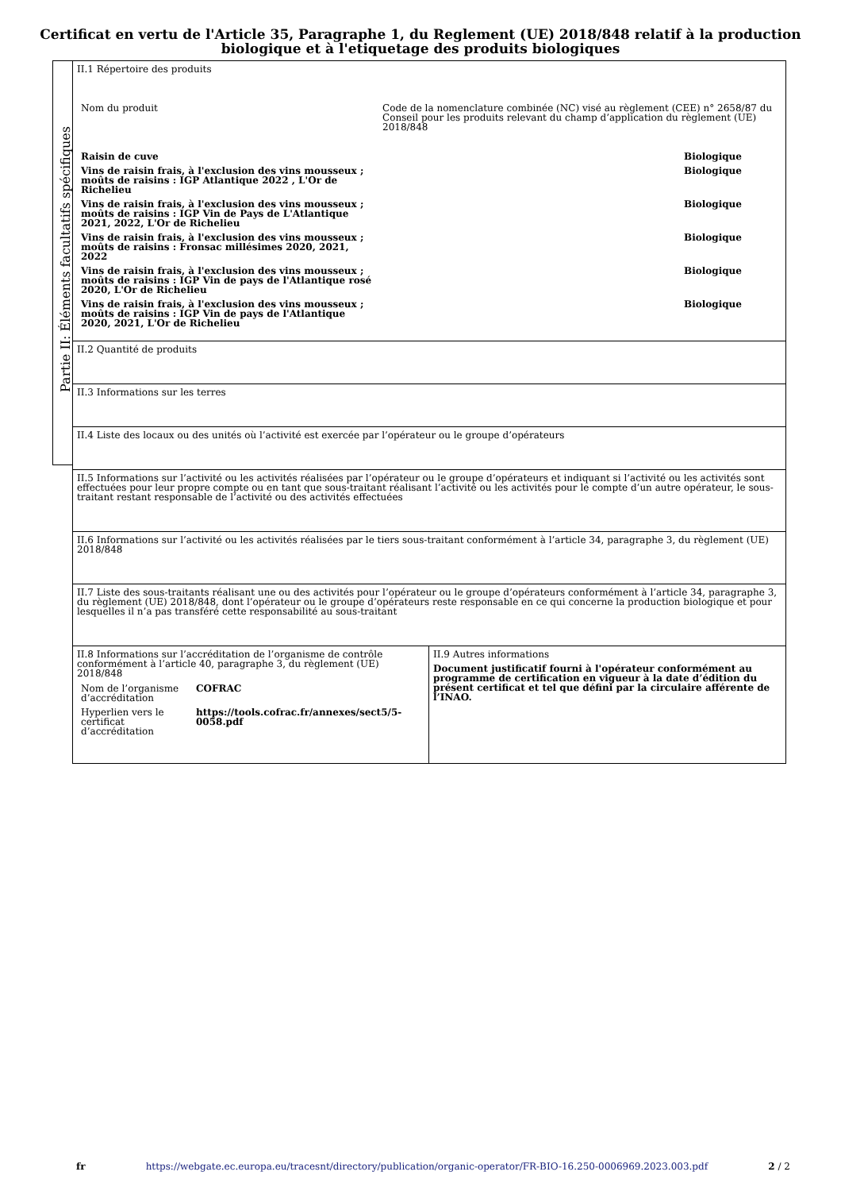Certificat en vertu de l'Article 35, Paragraphe 1, du Reglement (UE) 2018/848 relatif à la production
biologique et à l'etiquetage des produits biologiques
Partie II: Éléments facultatifs spécifiques
II.1 Répertoire des produits
| Nom du produit | Code de la nomenclature combinée (NC) visé au règlement (CEE) n° 2658/87 du Conseil pour les produits relevant du champ d’application du règlement (UE) 2018/848 | |
| Raisin de cuve | | Biologique |
| Vins de raisin frais, à l'exclusion des vins mousseux ; moûts de raisins : IGP Atlantique 2022 , L'Or de Richelieu | | Biologique |
| Vins de raisin frais, à l'exclusion des vins mousseux ; moûts de raisins : IGP Vin de Pays de L'Atlantique 2021, 2022, L'Or de Richelieu | | Biologique |
| Vins de raisin frais, à l'exclusion des vins mousseux ; moûts de raisins : Fronsac millésimes 2020, 2021, 2022 | | Biologique |
| Vins de raisin frais, à l'exclusion des vins mousseux ; moûts de raisins : IGP Vin de pays de l'Atlantique rosé 2020, L'Or de Richelieu | | Biologique |
| Vins de raisin frais, à l'exclusion des vins mousseux ; moûts de raisins : IGP Vin de pays de l'Atlantique 2020, 2021, L'Or de Richelieu | | Biologique |
II.2 Quantité de produits
II.3 Informations sur les terres
II.4 Liste des locaux ou des unités où l’activité est exercée par l’opérateur ou le groupe d’opérateurs
II.5 Informations sur l’activité ou les activités réalisées par l’opérateur ou le groupe d’opérateurs et indiquant si l’activité ou les activités sont effectuées pour leur propre compte ou en tant que sous-traitant réalisant l’activité ou les activités pour le compte d’un autre opérateur, le sous-traitant restant responsable de l’activité ou des activités effectuées
II.6 Informations sur l’activité ou les activités réalisées par le tiers sous-traitant conformément à l’article 34, paragraphe 3, du règlement (UE) 2018/848
II.7 Liste des sous-traitants réalisant une ou des activités pour l’opérateur ou le groupe d’opérateurs conformément à l’article 34, paragraphe 3, du règlement (UE) 2018/848, dont l’opérateur ou le groupe d’opérateurs reste responsable en ce qui concerne la production biologique et pour lesquelles il n’a pas transféré cette responsabilité au sous-traitant
II.8 Informations sur l’accréditation de l’organisme de contrôle conformément à l’article 40, paragraphe 3, du règlement (UE) 2018/848
| Nom de l’organisme d’accréditation | COFRAC |
| Hyperlien vers le certificat d’accréditation | https://tools.cofrac.fr/annexes/sect5/5-0058.pdf |
II.9 Autres informations
Document justificatif fourni à l'opérateur conformément au programme de certification en vigueur à la date d’édition du présent certificat et tel que défini par la circulaire afférente de l’INAO.
fr https://webgate.ec.europa.eu/tracesnt/directory/publication/organic-operator/FR-BIO-16.250-0006969.2023.003.pdf 2 / 2